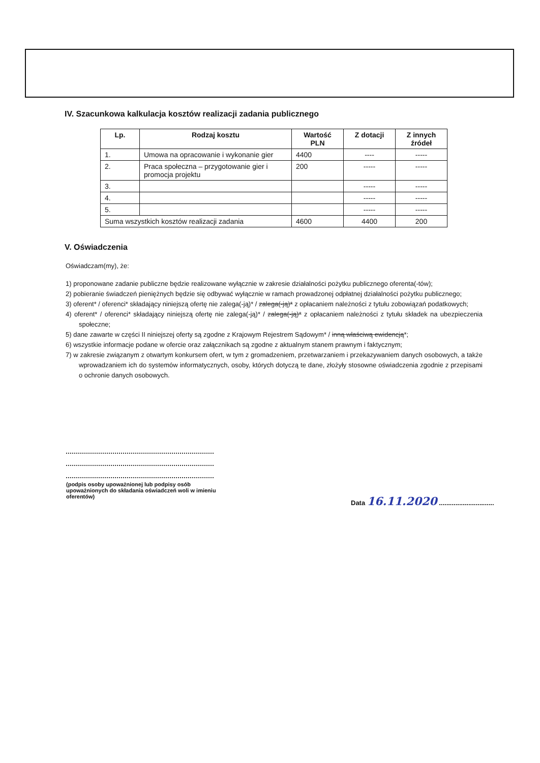IV. Szacunkowa kalkulacja kosztów realizacji zadania publicznego
| Lp. | Rodzaj kosztu | Wartość PLN | Z dotacji | Z innych źródeł |
| --- | --- | --- | --- | --- |
| 1. | Umowa na opracowanie i wykonanie gier | 4400 | ---- | ----- |
| 2. | Praca społeczna – przygotowanie gier i promocja projektu | 200 | ----- | ----- |
| 3. | | | ----- | ----- |
| 4. | | | ----- | ----- |
| 5. | | | ----- | ----- |
| Suma wszystkich kosztów realizacji zadania | | 4600 | 4400 | 200 |
V. Oświadczenia
Oświadczam(my), że:
1) proponowane zadanie publiczne będzie realizowane wyłącznie w zakresie działalności pożytku publicznego oferenta(-tów);
2) pobieranie świadczeń pieniężnych będzie się odbywać wyłącznie w ramach prowadzonej odpłatnej działalności pożytku publicznego;
3) oferent* / oferenci* składający niniejszą ofertę nie zalega(-ją)* / zalega(-ją)* z opłacaniem należności z tytułu zobowiązań podatkowych;
4) oferent* / oferenci* składający niniejszą ofertę nie zalega(-ją)* / zalega(-ją)* z opłacaniem należności z tytułu składek na ubezpieczenia społeczne;
5) dane zawarte w części II niniejszej oferty są zgodne z Krajowym Rejestrem Sądowym* / inną właściwą ewidencją*;
6) wszystkie informacje podane w ofercie oraz załącznikach są zgodne z aktualnym stanem prawnym i faktycznym;
7) w zakresie związanym z otwartym konkursem ofert, w tym z gromadzeniem, przetwarzaniem i przekazywaniem danych osobowych, a także wprowadzaniem ich do systemów informatycznych, osoby, których dotyczą te dane, złożyły stosowne oświadczenia zgodnie z przepisami o ochronie danych osobowych.
(podpis osoby upoważnionej lub podpisy osób upoważnionych do składania oświadczeń woli w imieniu oferentów)
Data 16.11.2020 ..............................